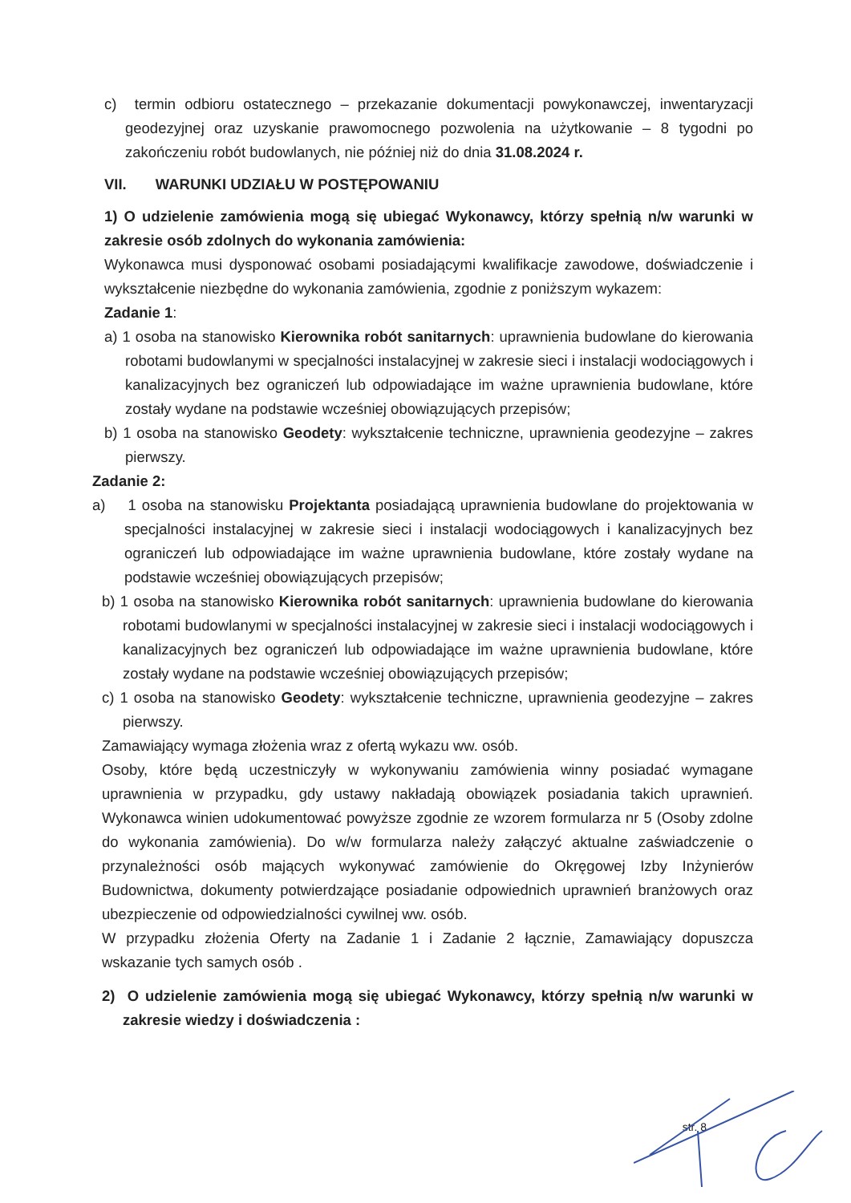c) termin odbioru ostatecznego – przekazanie dokumentacji powykonawczej, inwentaryzacji geodezyjnej oraz uzyskanie prawomocnego pozwolenia na użytkowanie – 8 tygodni po zakończeniu robót budowlanych, nie później niż do dnia 31.08.2024 r.
VII. WARUNKI UDZIAŁU W POSTĘPOWANIU
1) O udzielenie zamówienia mogą się ubiegać Wykonawcy, którzy spełnią n/w warunki w zakresie osób zdolnych do wykonania zamówienia:
Wykonawca musi dysponować osobami posiadającymi kwalifikacje zawodowe, doświadczenie i wykształcenie niezbędne do wykonania zamówienia, zgodnie z poniższym wykazem:
Zadanie 1:
a) 1 osoba na stanowisko Kierownika robót sanitarnych: uprawnienia budowlane do kierowania robotami budowlanymi w specjalności instalacyjnej w zakresie sieci i instalacji wodociągowych i kanalizacyjnych bez ograniczeń lub odpowiadające im ważne uprawnienia budowlane, które zostały wydane na podstawie wcześniej obowiązujących przepisów;
b) 1 osoba na stanowisko Geodety: wykształcenie techniczne, uprawnienia geodezyjne – zakres pierwszy.
Zadanie 2:
a) 1 osoba na stanowisku Projektanta posiadającą uprawnienia budowlane do projektowania w specjalności instalacyjnej w zakresie sieci i instalacji wodociągowych i kanalizacyjnych bez ograniczeń lub odpowiadające im ważne uprawnienia budowlane, które zostały wydane na podstawie wcześniej obowiązujących przepisów;
b) 1 osoba na stanowisko Kierownika robót sanitarnych: uprawnienia budowlane do kierowania robotami budowlanymi w specjalności instalacyjnej w zakresie sieci i instalacji wodociągowych i kanalizacyjnych bez ograniczeń lub odpowiadające im ważne uprawnienia budowlane, które zostały wydane na podstawie wcześniej obowiązujących przepisów;
c) 1 osoba na stanowisko Geodety: wykształcenie techniczne, uprawnienia geodezyjne – zakres pierwszy.
Zamawiający wymaga złożenia wraz z ofertą wykazu ww. osób.
Osoby, które będą uczestniczyły w wykonywaniu zamówienia winny posiadać wymagane uprawnienia w przypadku, gdy ustawy nakładają obowiązek posiadania takich uprawnień. Wykonawca winien udokumentować powyższe zgodnie ze wzorem formularza nr 5 (Osoby zdolne do wykonania zamówienia). Do w/w formularza należy załączyć aktualne zaświadczenie o przynależności osób mających wykonywać zamówienie do Okręgowej Izby Inżynierów Budownictwa, dokumenty potwierdzające posiadanie odpowiednich uprawnień branżowych oraz ubezpieczenie od odpowiedzialności cywilnej ww. osób.
W przypadku złożenia Oferty na Zadanie 1 i Zadanie 2 łącznie, Zamawiający dopuszcza wskazanie tych samych osób .
2) O udzielenie zamówienia mogą się ubiegać Wykonawcy, którzy spełnią n/w warunki w zakresie wiedzy i doświadczenia :
str. 8